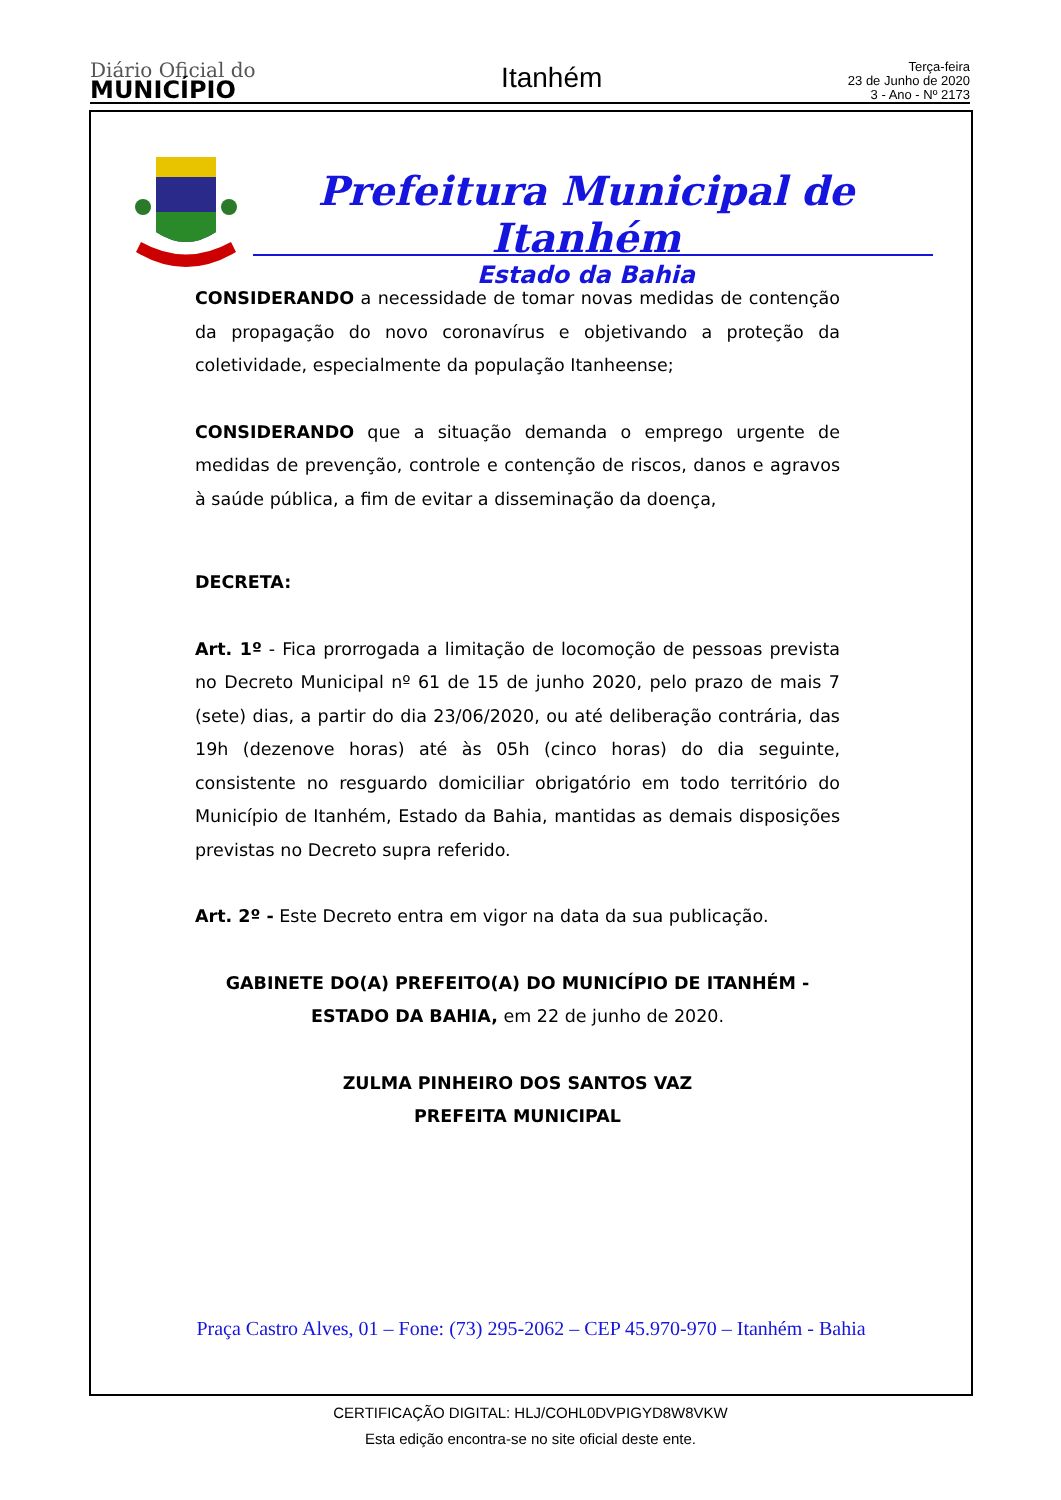Diário Oficial do
MUNICÍPIO
Itanhém
Terça-feira
23 de Junho de 2020
3 - Ano - Nº 2173
Prefeitura Municipal de Itanhém
Estado da Bahia
CONSIDERANDO a necessidade de tomar novas medidas de contenção da propagação do novo coronavírus e objetivando a proteção da coletividade, especialmente da população Itanheense;
CONSIDERANDO que a situação demanda o emprego urgente de medidas de prevenção, controle e contenção de riscos, danos e agravos à saúde pública, a fim de evitar a disseminação da doença,
DECRETA:
Art. 1º - Fica prorrogada a limitação de locomoção de pessoas prevista no Decreto Municipal nº 61 de 15 de junho 2020, pelo prazo de mais 7 (sete) dias, a partir do dia 23/06/2020, ou até deliberação contrária, das 19h (dezenove horas) até às 05h (cinco horas) do dia seguinte, consistente no resguardo domiciliar obrigatório em todo território do Município de Itanhém, Estado da Bahia, mantidas as demais disposições previstas no Decreto supra referido.
Art. 2º - Este Decreto entra em vigor na data da sua publicação.
GABINETE DO(A) PREFEITO(A) DO MUNICÍPIO DE ITANHÉM - ESTADO DA BAHIA, em 22 de junho de 2020.
ZULMA PINHEIRO DOS SANTOS VAZ
PREFEITA MUNICIPAL
Praça Castro Alves, 01 – Fone: (73) 295-2062 – CEP 45.970-970 – Itanhém - Bahia
CERTIFICAÇÃO DIGITAL: HLJ/COHL0DVPIGYD8W8VKW
Esta edição encontra-se no site oficial deste ente.